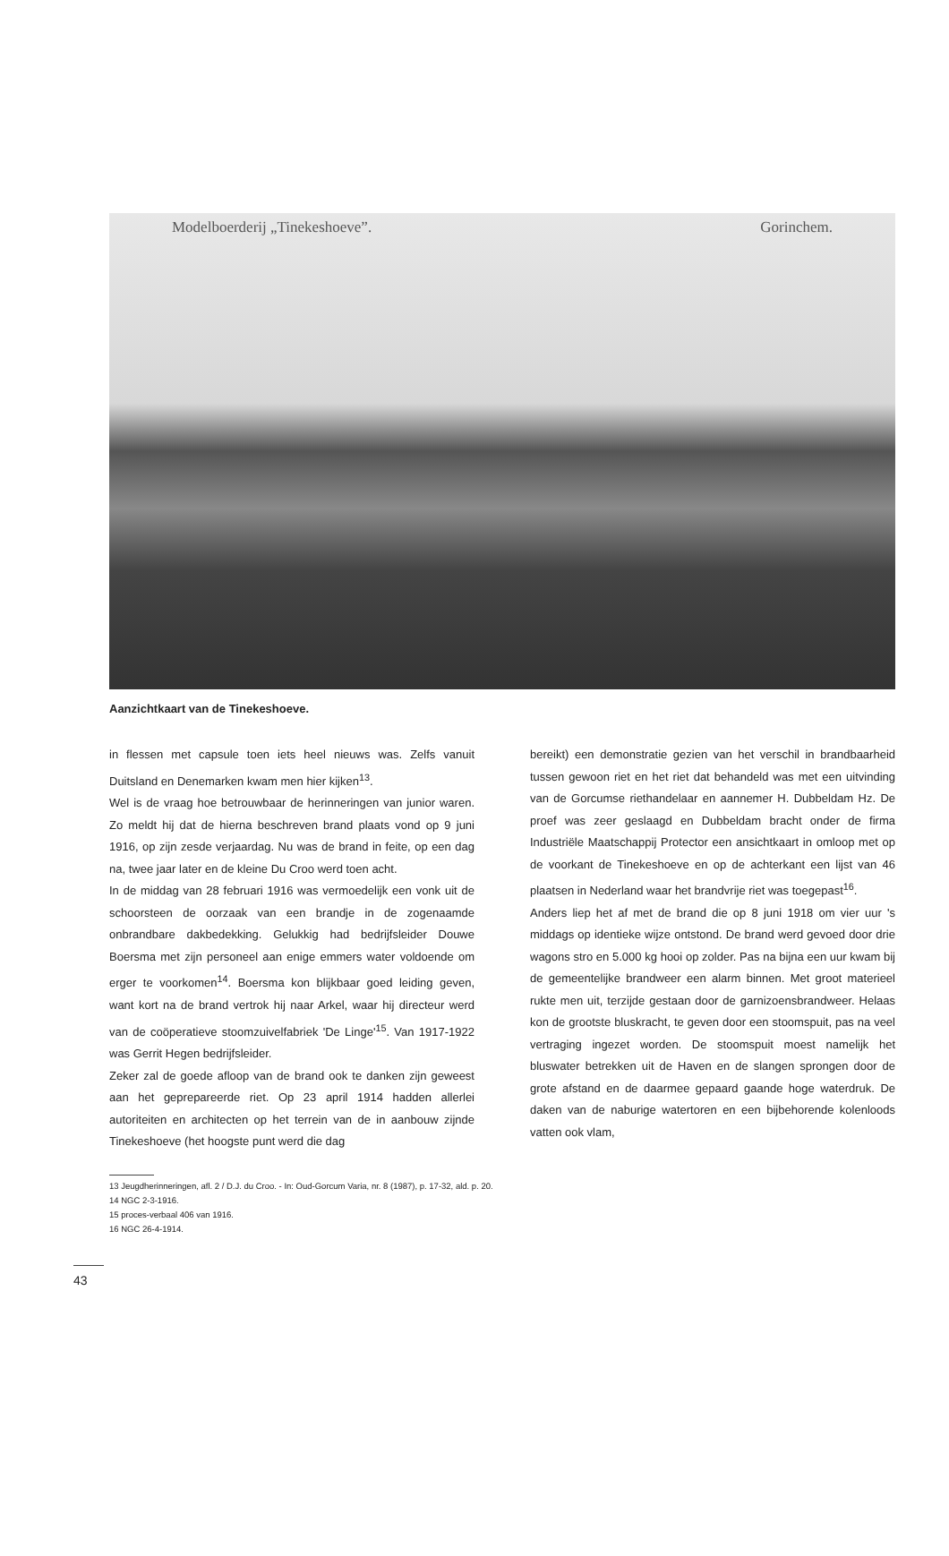Modelboerderij „Tinekeshoeve”. Gorinchem.
Aanzichtkaart van de Tinekeshoeve.
in flessen met capsule toen iets heel nieuws was. Zelfs vanuit Duitsland en Denemarken kwam men hier kijken<sup>13</sup>.
Wel is de vraag hoe betrouwbaar de herinneringen van junior waren. Zo meldt hij dat de hierna beschreven brand plaats vond op 9 juni 1916, op zijn zesde verjaardag. Nu was de brand in feite, op een dag na, twee jaar later en de kleine Du Croo werd toen acht.
In de middag van 28 februari 1916 was vermoedelijk een vonk uit de schoorsteen de oorzaak van een brandje in de zogenaamde onbrandbare dakbedekking. Gelukkig had bedrijfsleider Douwe Boersma met zijn personeel aan enige emmers water voldoende om erger te voorkomen<sup>14</sup>. Boersma kon blijkbaar goed leiding geven, want kort na de brand vertrok hij naar Arkel, waar hij directeur werd van de coöperatieve stoomzuivelfabriek 'De Linge'<sup>15</sup>. Van 1917-1922 was Gerrit Hegen bedrijfsleider.
Zeker zal de goede afloop van de brand ook te danken zijn geweest aan het geprepareerde riet. Op 23 april 1914 hadden allerlei autoriteiten en architecten op het terrein van de in aanbouw zijnde Tinekeshoeve (het hoogste punt werd die dag
bereikt) een demonstratie gezien van het verschil in brandbaarheid tussen gewoon riet en het riet dat behandeld was met een uitvinding van de Gorcumse riethandelaar en aannemer H. Dubbeldam Hz. De proef was zeer geslaagd en Dubbeldam bracht onder de firma Industriële Maatschappij Protector een ansichtkaart in omloop met op de voorkant de Tinekeshoeve en op de achterkant een lijst van 46 plaatsen in Nederland waar het brandvrije riet was toegepast<sup>16</sup>.
Anders liep het af met de brand die op 8 juni 1918 om vier uur 's middags op identieke wijze ontstond. De brand werd gevoed door drie wagons stro en 5.000 kg hooi op zolder. Pas na bijna een uur kwam bij de gemeentelijke brandweer een alarm binnen. Met groot materieel rukte men uit, terzijde gestaan door de garnizoensbrandweer. Helaas kon de grootste bluskracht, te geven door een stoomspuit, pas na veel vertraging ingezet worden. De stoomspuit moest namelijk het bluswater betrekken uit de Haven en de slangen sprongen door de grote afstand en de daarmee gepaard gaande hoge waterdruk. De daken van de naburige watertoren en een bijbehorende kolenloods vatten ook vlam,
13 Jeugdherinneringen, afl. 2 / D.J. du Croo. - In: Oud-Gorcum Varia, nr. 8 (1987), p. 17-32, ald. p. 20.
14 NGC 2-3-1916.
15 proces-verbaal 406 van 1916.
16 NGC 26-4-1914.
43